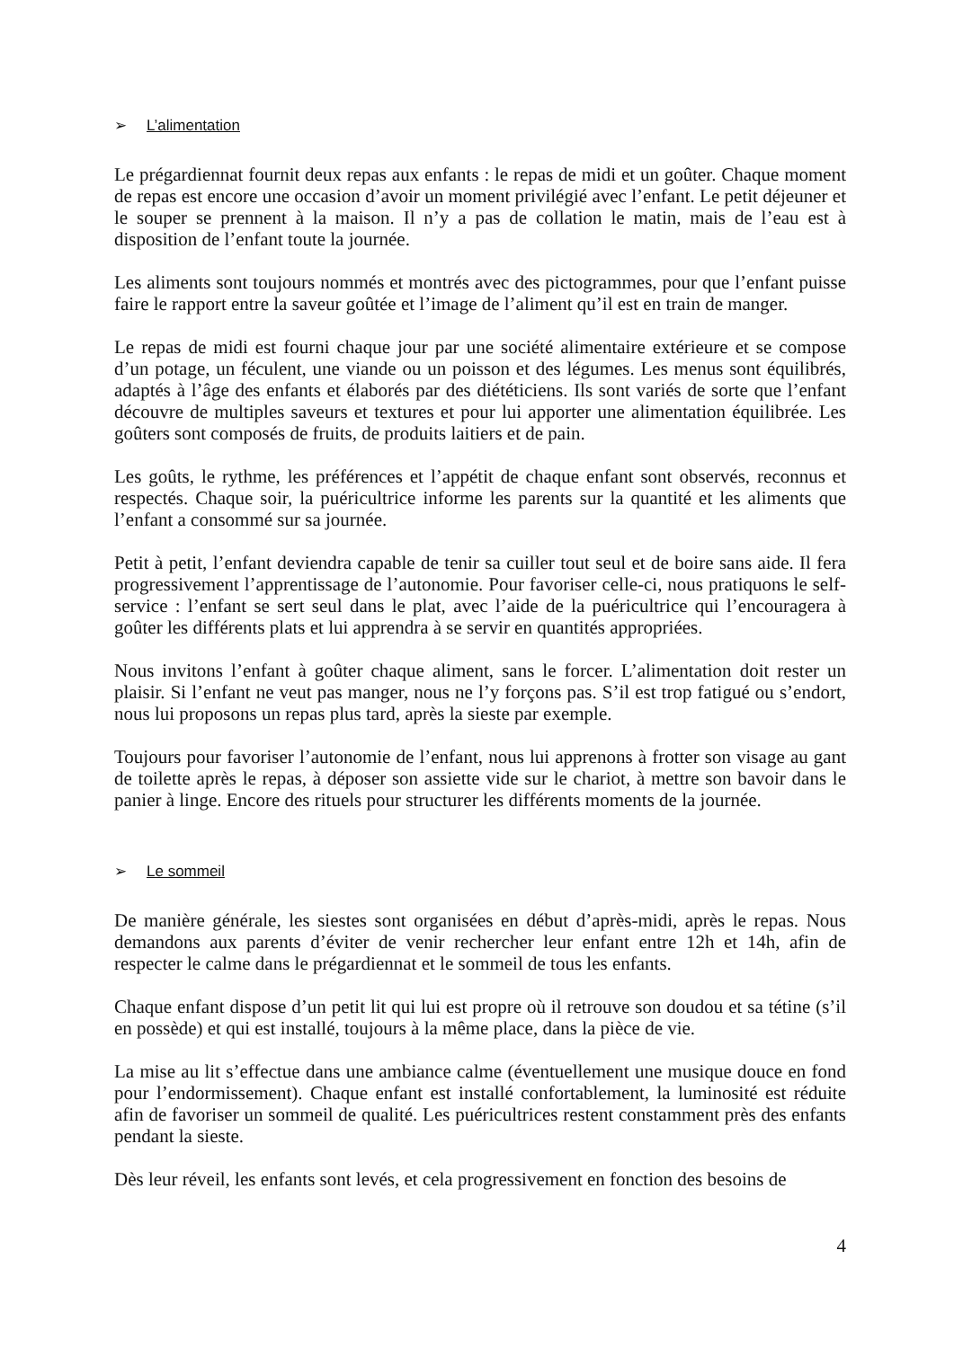➢ L’alimentation
Le prégardiennat fournit deux repas aux enfants : le repas de midi et un goûter. Chaque moment de repas est encore une occasion d’avoir un moment privilégié avec l’enfant. Le petit déjeuner et le souper se prennent à la maison. Il n’y a pas de collation le matin, mais de l’eau est à disposition de l’enfant toute la journée.
Les aliments sont toujours nommés et montrés avec des pictogrammes, pour que l’enfant puisse faire le rapport entre la saveur goûtée et l’image de l’aliment qu’il est en train de manger.
Le repas de midi est fourni chaque jour par une société alimentaire extérieure et se compose d’un potage, un féculent, une viande ou un poisson et des légumes. Les menus sont équilibrés, adaptés à l’âge des enfants et élaborés par des diététiciens. Ils sont variés de sorte que l’enfant découvre de multiples saveurs et textures et pour lui apporter une alimentation équilibrée. Les goûters sont composés de fruits, de produits laitiers et de pain.
Les goûts, le rythme, les préférences et l’appétit de chaque enfant sont observés, reconnus et respectés. Chaque soir, la puéricultrice informe les parents sur la quantité et les aliments que l’enfant a consommé sur sa journée.
Petit à petit, l’enfant deviendra capable de tenir sa cuiller tout seul et de boire sans aide. Il fera progressivement l’apprentissage de l’autonomie. Pour favoriser celle-ci, nous pratiquons le self-service : l’enfant se sert seul dans le plat, avec l’aide de la puéricultrice qui l’encouragera à goûter les différents plats et lui apprendra à se servir en quantités appropriées.
Nous invitons l’enfant à goûter chaque aliment, sans le forcer. L’alimentation doit rester un plaisir. Si l’enfant ne veut pas manger, nous ne l’y forçons pas. S’il est trop fatigué ou s’endort, nous lui proposons un repas plus tard, après la sieste par exemple.
Toujours pour favoriser l’autonomie de l’enfant, nous lui apprenons à frotter son visage au gant de toilette après le repas, à déposer son assiette vide sur le chariot, à mettre son bavoir dans le panier à linge. Encore des rituels pour structurer les différents moments de la journée.
➢ Le sommeil
De manière générale, les siestes sont organisées en début d’après-midi, après le repas. Nous demandons aux parents d’éviter de venir rechercher leur enfant entre 12h et 14h, afin de respecter le calme dans le prégardiennat et le sommeil de tous les enfants.
Chaque enfant dispose d’un petit lit qui lui est propre où il retrouve son doudou et sa tétine (s’il en possède) et qui est installé, toujours à la même place, dans la pièce de vie.
La mise au lit s’effectue dans une ambiance calme (éventuellement une musique douce en fond pour l’endormissement). Chaque enfant est installé confortablement, la luminosité est réduite afin de favoriser un sommeil de qualité. Les puéricultrices restent constamment près des enfants pendant la sieste.
Dès leur réveil, les enfants sont levés, et cela progressivement en fonction des besoins de
4